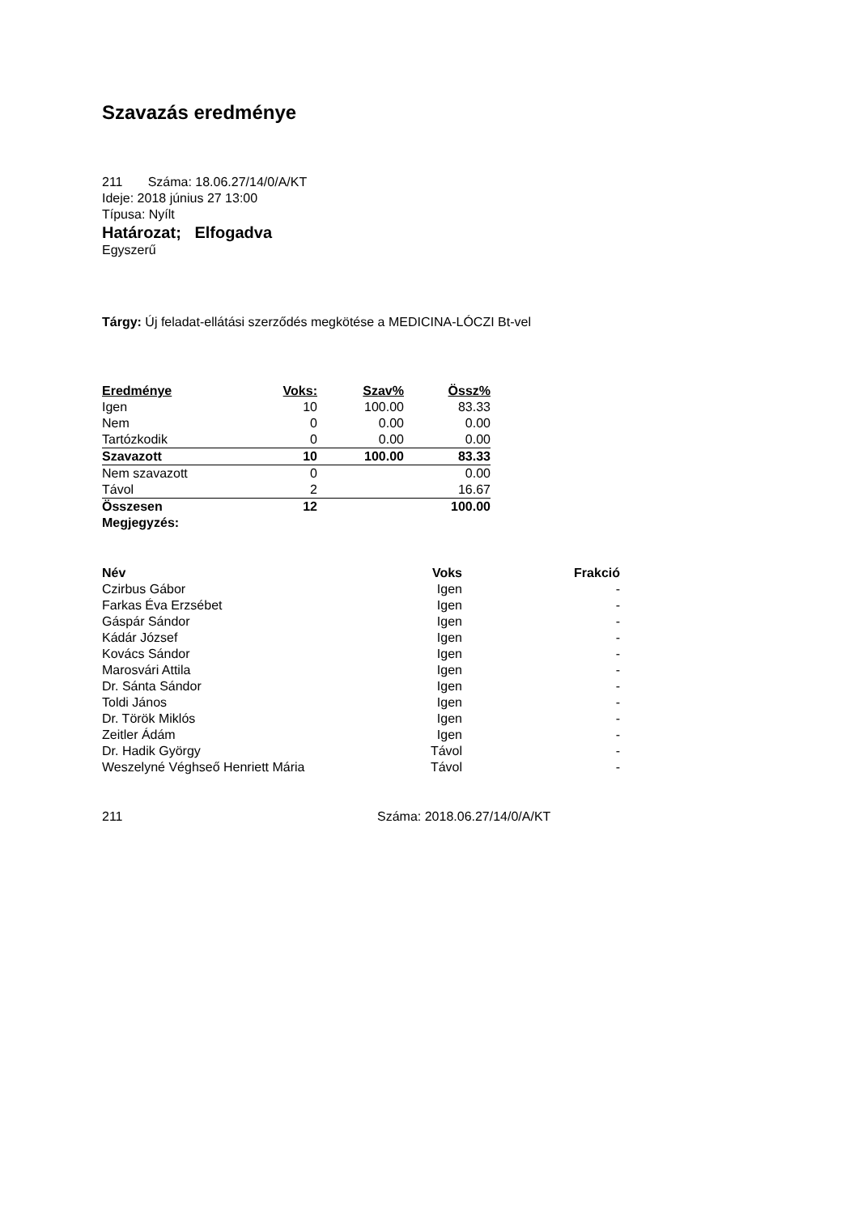Szavazás eredménye
211 Száma: 18.06.27/14/0/A/KT
Ideje: 2018 június 27 13:00
Típusa: Nyílt
Határozat; Elfogadva
Egyszerű
Tárgy: Új feladat-ellátási szerződés megkötése a MEDICINA-LÓCZI Bt-vel
| Eredménye | Voks: | Szav% | Össz% |
| --- | --- | --- | --- |
| Igen | 10 | 100.00 | 83.33 |
| Nem | 0 | 0.00 | 0.00 |
| Tartózkodik | 0 | 0.00 | 0.00 |
| Szavazott | 10 | 100.00 | 83.33 |
| Nem szavazott | 0 | | 0.00 |
| Távol | 2 | | 16.67 |
| Összesen | 12 | | 100.00 |
| Megjegyzés: | | | |
| Név | Voks | Frakció |
| --- | --- | --- |
| Czirbus Gábor | Igen | - |
| Farkas Éva Erzsébet | Igen | - |
| Gáspár Sándor | Igen | - |
| Kádár József | Igen | - |
| Kovács Sándor | Igen | - |
| Marosvári Attila | Igen | - |
| Dr. Sánta Sándor | Igen | - |
| Toldi János | Igen | - |
| Dr. Török Miklós | Igen | - |
| Zeitler Ádám | Igen | - |
| Dr. Hadik György | Távol | - |
| Weszelyné Véghseő Henriett Mária | Távol | - |
211 Száma: 2018.06.27/14/0/A/KT